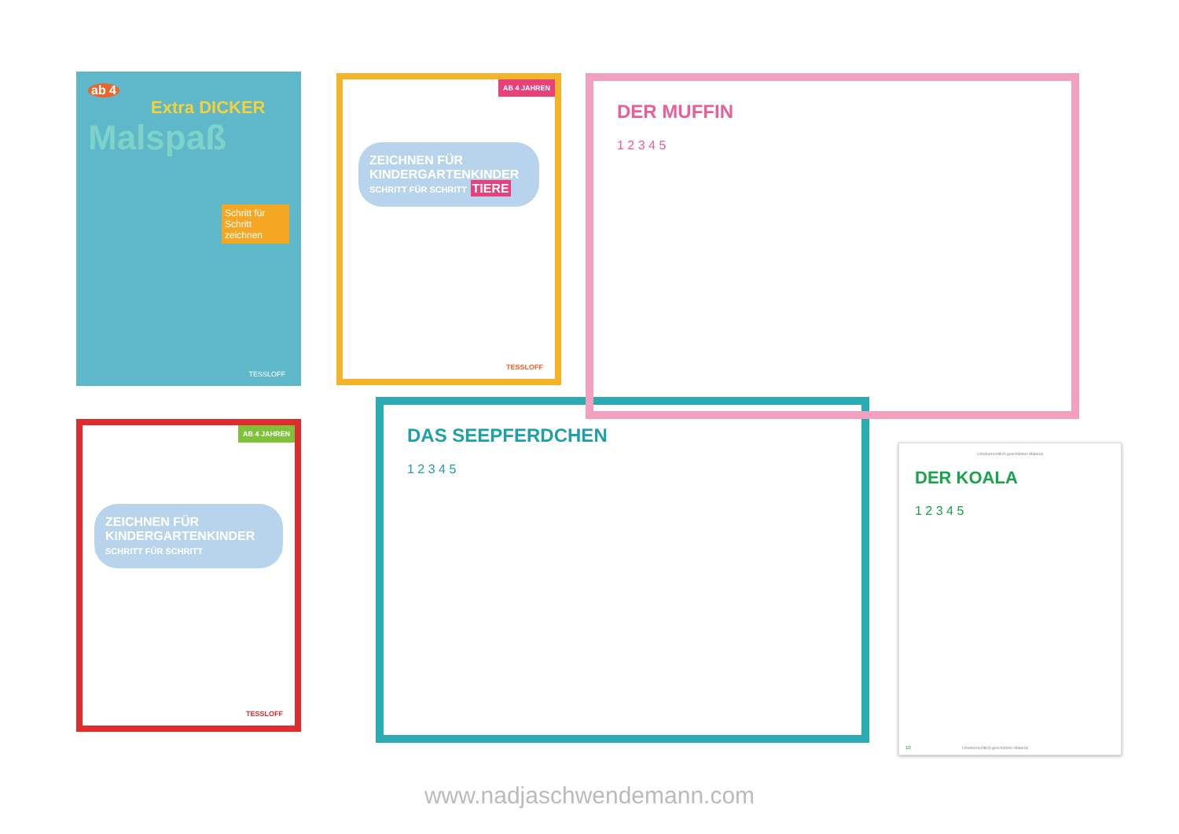ab 4
Extra DICKER
Malspaß
Schritt für Schritt zeichnen
TESSLOFF
AB 4 JAHREN
ZEICHNEN FÜR KINDERGARTENKINDER
SCHRITT FÜR SCHRITT TIERE
TESSLOFF
DER MUFFIN
1 2 3 4 5
AB 4 JAHREN
ZEICHNEN FÜR KINDERGARTENKINDER
SCHRITT FÜR SCHRITT
TESSLOFF
DAS SEEPFERDCHEN
1 2 3 4 5
Urheberrechtlich geschütztes Material
DER KOALA
1 2 3 4 5
10
Urheberrechtlich geschütztes Material
www.nadjaschwendemann.com